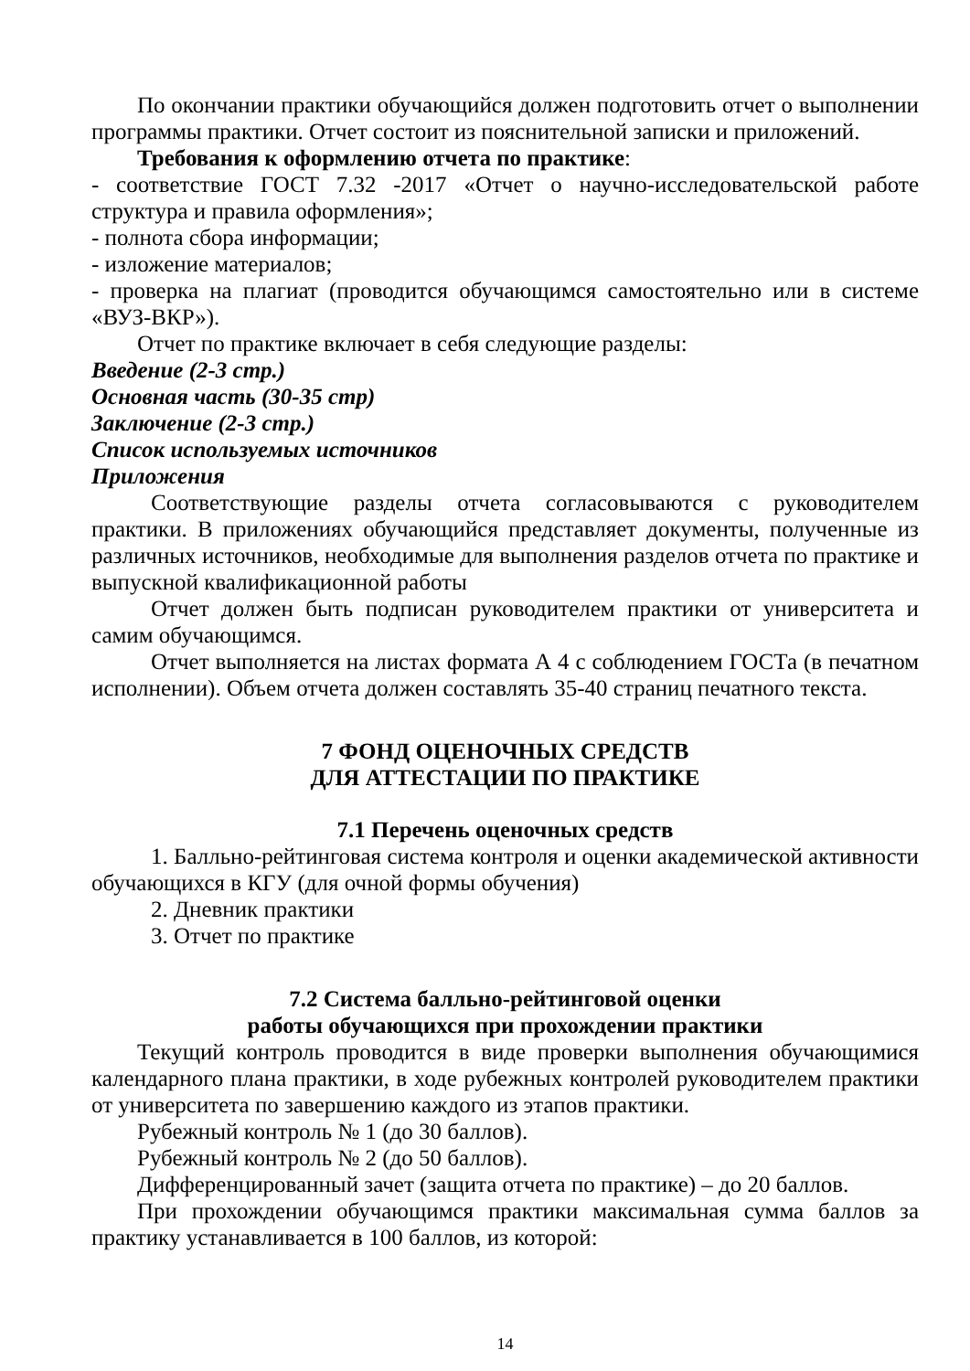По окончании практики обучающийся должен подготовить отчет о выполнении программы практики. Отчет состоит из пояснительной записки и приложений.
Требования к оформлению отчета по практике:
- соответствие ГОСТ 7.32 -2017 «Отчет о научно-исследовательской работе структура и правила оформления»;
- полнота сбора информации;
- изложение материалов;
- проверка на плагиат (проводится обучающимся самостоятельно или в системе «ВУЗ-ВКР»).
Отчет по практике включает в себя следующие разделы:
Введение (2-3 стр.)
Основная часть (30-35 стр)
Заключение (2-3 стр.)
Список используемых источников
Приложения
Соответствующие разделы отчета согласовываются с руководителем практики. В приложениях обучающийся представляет документы, полученные из различных источников, необходимые для выполнения разделов отчета по практике и выпускной квалификационной работы
Отчет должен быть подписан руководителем практики от университета и самим обучающимся.
Отчет выполняется на листах формата А 4 с соблюдением ГОСТа (в печатном исполнении). Объем отчета должен составлять 35-40 страниц печатного текста.
7 ФОНД ОЦЕНОЧНЫХ СРЕДСТВ
ДЛЯ АТТЕСТАЦИИ ПО ПРАКТИКЕ
7.1 Перечень оценочных средств
1. Балльно-рейтинговая система контроля и оценки академической активности обучающихся в КГУ (для очной формы обучения)
2. Дневник практики
3. Отчет по практике
7.2 Система балльно-рейтинговой оценки
работы обучающихся при прохождении практики
Текущий контроль проводится в виде проверки выполнения обучающимися календарного плана практики, в ходе рубежных контролей руководителем практики от университета по завершению каждого из этапов практики.
Рубежный контроль № 1 (до 30 баллов).
Рубежный контроль № 2 (до 50 баллов).
Дифференцированный зачет (защита отчета по практике) – до 20 баллов.
При прохождении обучающимся практики максимальная сумма баллов за практику устанавливается в 100 баллов, из которой:
14